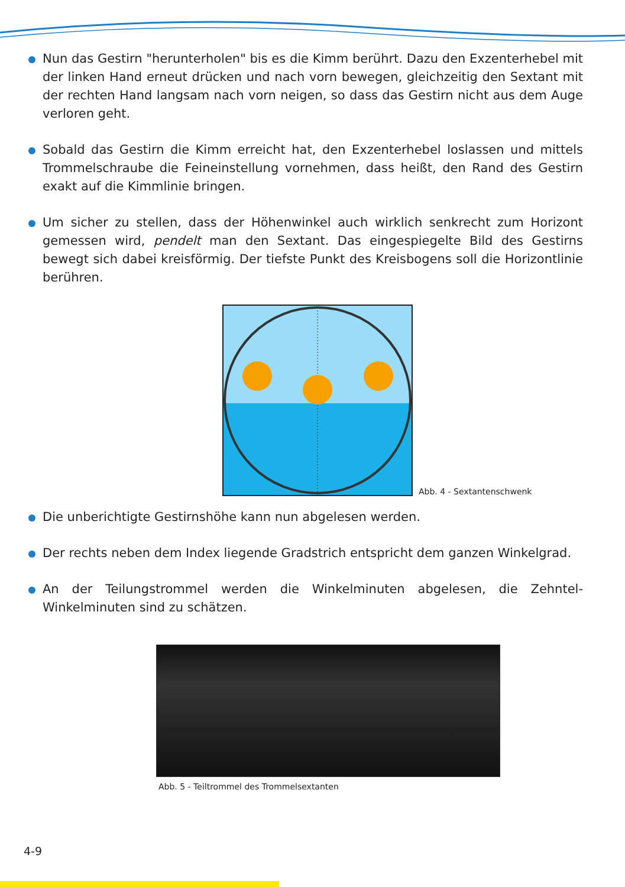Nun das Gestirn "herunterholen" bis es die Kimm berührt. Dazu den Exzenterhebel mit der linken Hand erneut drücken und nach vorn bewegen, gleichzeitig den Sextant mit der rechten Hand langsam nach vorn neigen, so dass das Gestirn nicht aus dem Auge verloren geht.
Sobald das Gestirn die Kimm erreicht hat, den Exzenterhebel loslassen und mittels Trommelschraube die Feineinstellung vornehmen, dass heißt, den Rand des Gestirn exakt auf die Kimmlinie bringen.
Um sicher zu stellen, dass der Höhenwinkel auch wirklich senkrecht zum Horizont gemessen wird, pendelt man den Sextant. Das eingespiegelte Bild des Gestirns bewegt sich dabei kreisförmig. Der tiefste Punkt des Kreisbogens soll die Horizontlinie berühren.
Abb. 4 - Sextantenschwenk
Die unberichtigte Gestirnshöhe kann nun abgelesen werden.
Der rechts neben dem Index liegende Gradstrich entspricht dem ganzen Winkelgrad.
An der Teilungstrommel werden die Winkelminuten abgelesen, die Zehntel-Winkelminuten sind zu schätzen.
Abb. 5 - Teiltrommel des Trommelsextanten
4-9